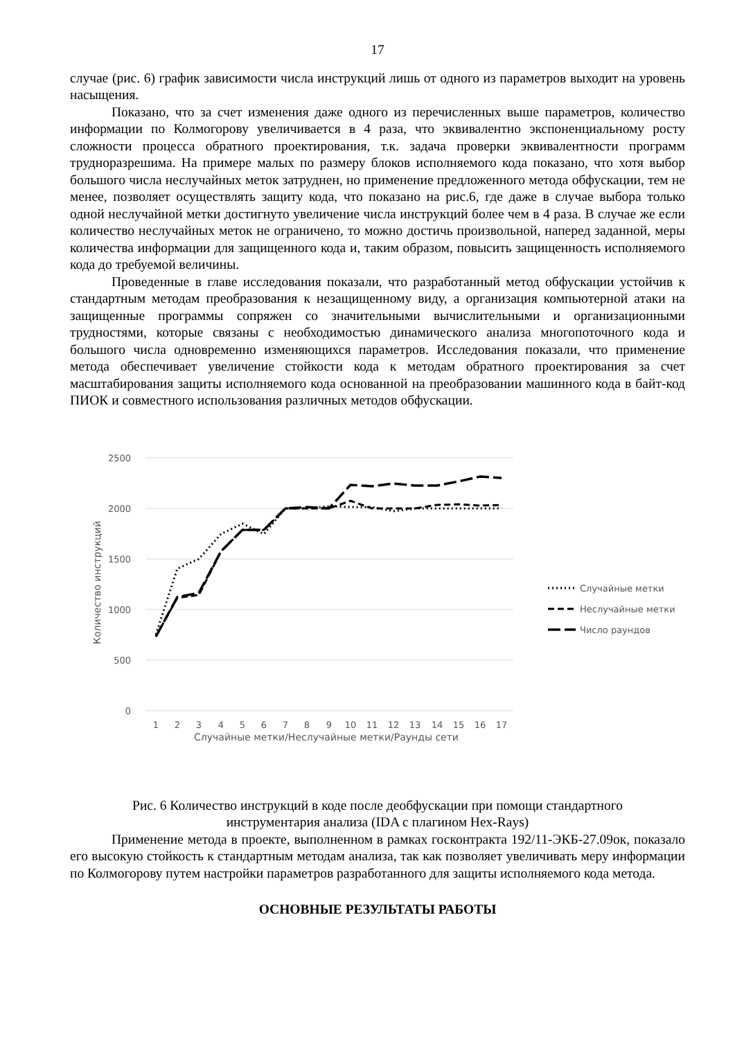17
случае (рис. 6) график зависимости числа инструкций лишь от одного из параметров выходит на уровень насыщения.
Показано, что за счет изменения даже одного из перечисленных выше параметров, количество информации по Колмогорову увеличивается в 4 раза, что эквивалентно экспоненциальному росту сложности процесса обратного проектирования, т.к. задача проверки эквивалентности программ трудноразрешима. На примере малых по размеру блоков исполняемого кода показано, что хотя выбор большого числа неслучайных меток затруднен, но применение предложенного метода обфускации, тем не менее, позволяет осуществлять защиту кода, что показано на рис.6, где даже в случае выбора только одной неслучайной метки достигнуто увеличение числа инструкций более чем в 4 раза. В случае же если количество неслучайных меток не ограничено, то можно достичь произвольной, наперед заданной, меры количества информации для защищенного кода и, таким образом, повысить защищенность исполняемого кода до требуемой величины.
Проведенные в главе исследования показали, что разработанный метод обфускации устойчив к стандартным методам преобразования к незащищенному виду, а организация компьютерной атаки на защищенные программы сопряжен со значительными вычислительными и организационными трудностями, которые связаны с необходимостью динамического анализа многопоточного кода и большого числа одновременно изменяющихся параметров. Исследования показали, что применение метода обеспечивает увеличение стойкости кода к методам обратного проектирования за счет масштабирования защиты исполняемого кода основанной на преобразовании машинного кода в байт-код ПИОК и совместного использования различных методов обфускации.
2500
2000
1500
1000
500
0
1
2
3
4
5
6
7
8
9
10
11
12
13
14
15
16
17
Случайные метки/Неслучайные метки/Раунды сети
Количество инструкций
Случайные метки
Неслучайные метки
Число раундов
Рис. 6 Количество инструкций в коде после деобфускации при помощи стандартного
инструментария анализа (IDA с плагином Hex-Rays)
Применение метода в проекте, выполненном в рамках госконтракта 192/11-ЭКБ-27.09ок, показало его высокую стойкость к стандартным методам анализа, так как позволяет увеличивать меру информации по Колмогорову путем настройки параметров разработанного для защиты исполняемого кода метода.
ОСНОВНЫЕ РЕЗУЛЬТАТЫ РАБОТЫ